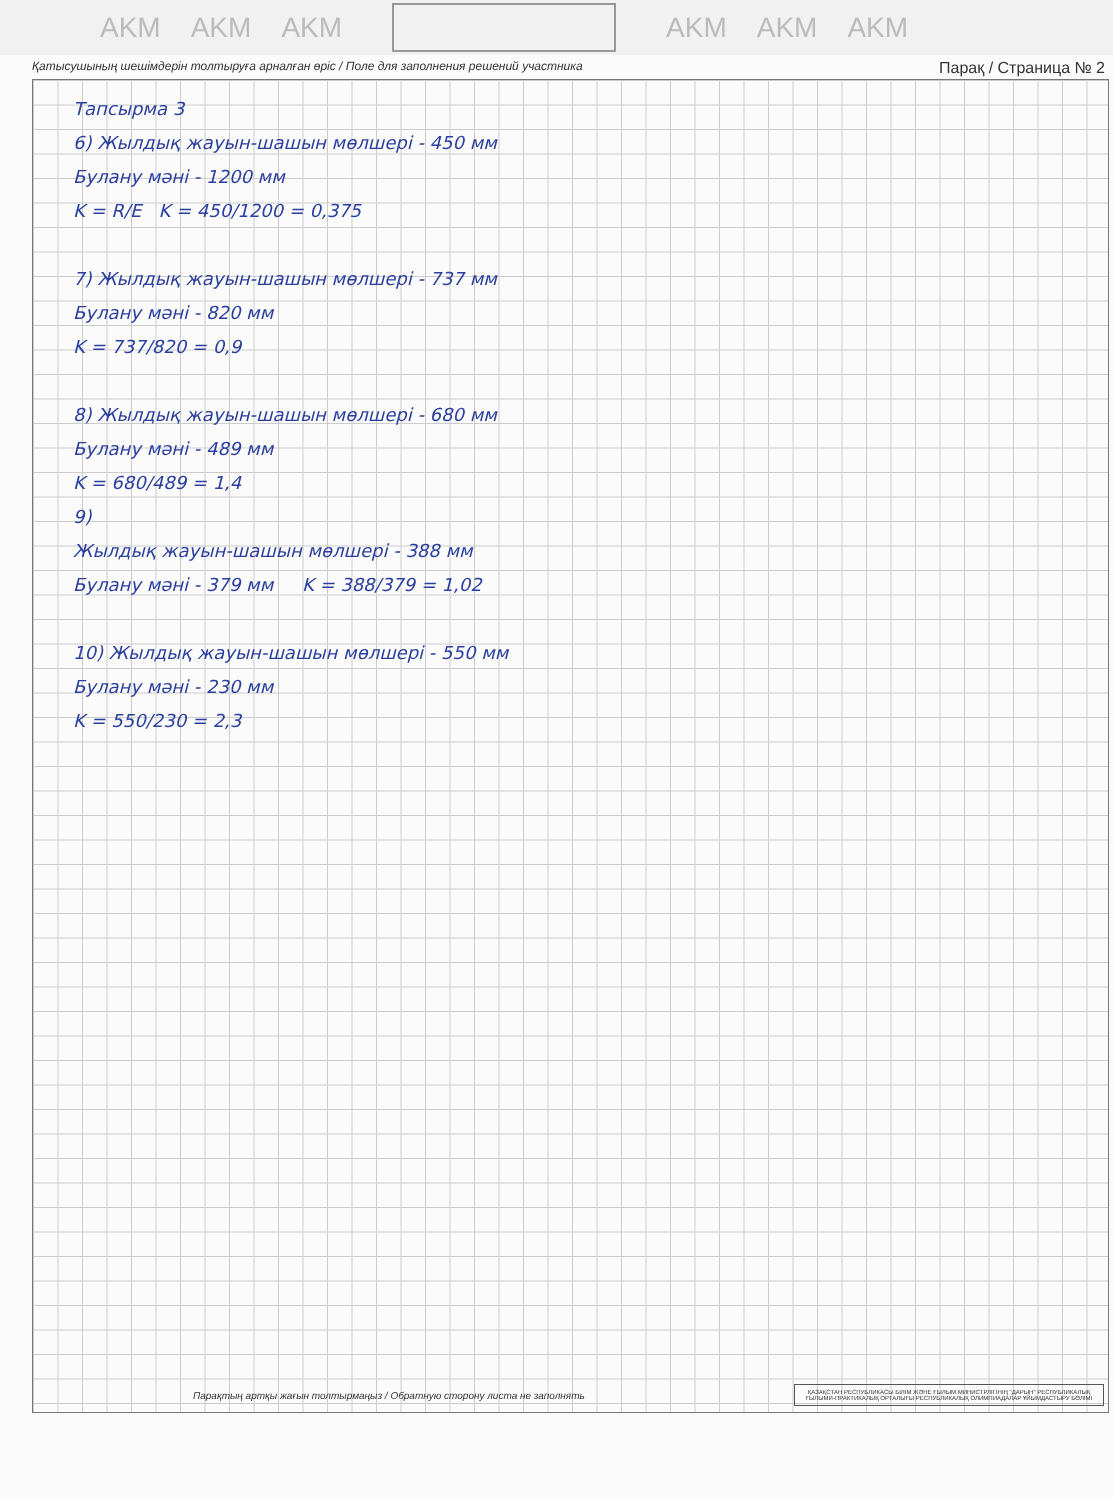AKM AKM AKM AKM AKM AKM
Қатысушының шешімдерін толтыруға арналған өріс / Поле для заполнения решений участника Парақ / Страница № 2
Тапсырма 3
6) Жылдық жауын-шашын мөлшері - 450 мм
Булану мәні - 1200 мм
K = R/E K = 450/1200 = 0,375
7) Жылдық жауын-шашын мөлшері - 737 мм
Булану мәні - 820 мм
K = 737/820 = 0,9
8) Жылдық жауын-шашын мөлшері - 680 мм
Булану мәні - 489 мм
K = 680/489 = 1,4
9)
Жылдық жауын-шашын мөлшері - 388 мм
Булану мәні - 379 мм K = 388/379 = 1,02
10) Жылдық жауын-шашын мөлшері - 550 мм
Булану мәні - 230 мм
K = 550/230 = 2,3
Парақтың артқы жағын толтырмаңыз / Обратную сторону листа не заполнять
ҚАЗАҚСТАН РЕСПУБЛИКАСЫ БІЛІМ ЖӘНЕ ҒЫЛЫМ МИНИСТРЛІГІНІҢ "ДАРЫН" РЕСПУБЛИКАЛЫҚ ҒЫЛЫМИ-ПРАКТИКАЛЫҚ ОРТАЛЫҒЫ РЕСПУБЛИКАЛЫҚ ОЛИМПИАДАЛАР ҰЙЫМДАСТЫРУ БӨЛІМІ